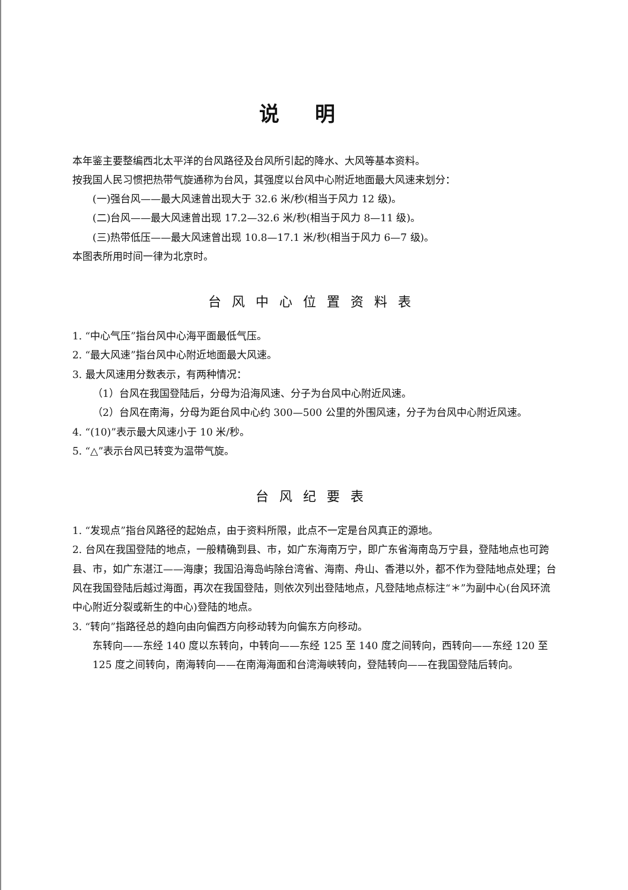说明
本年鉴主要整编西北太平洋的台风路径及台风所引起的降水、大风等基本资料。
按我国人民习惯把热带气旋通称为台风，其强度以台风中心附近地面最大风速来划分：
(一)强台风——最大风速曾出现大于 32.6 米/秒(相当于风力 12 级)。
(二)台风——最大风速曾出现 17.2—32.6 米/秒(相当于风力 8—11 级)。
(三)热带低压——最大风速曾出现 10.8—17.1 米/秒(相当于风力 6—7 级)。
本图表所用时间一律为北京时。
台风中心位置资料表
1. “中心气压”指台风中心海平面最低气压。
2. “最大风速”指台风中心附近地面最大风速。
3. 最大风速用分数表示，有两种情况：
（1）台风在我国登陆后，分母为沿海风速、分子为台风中心附近风速。
（2）台风在南海，分母为距台风中心约 300—500 公里的外围风速，分子为台风中心附近风速。
4. “(10)”表示最大风速小于 10 米/秒。
5. “△”表示台风已转变为温带气旋。
台风纪要表
1. “发现点”指台风路径的起始点，由于资料所限，此点不一定是台风真正的源地。
2. 台风在我国登陆的地点，一般精确到县、市，如广东海南万宁，即广东省海南岛万宁县，登陆地点也可跨县、市，如广东湛江——海康；我国沿海岛屿除台湾省、海南、舟山、香港以外，都不作为登陆地点处理；台风在我国登陆后越过海面，再次在我国登陆，则依次列出登陆地点，凡登陆地点标注“＊”为副中心(台风环流中心附近分裂或新生的中心)登陆的地点。
3. “转向”指路径总的趋向由向偏西方向移动转为向偏东方向移动。
东转向——东经 140 度以东转向，中转向——东经 125 至 140 度之间转向，西转向——东经 120 至 125 度之间转向，南海转向——在南海海面和台湾海峡转向，登陆转向——在我国登陆后转向。